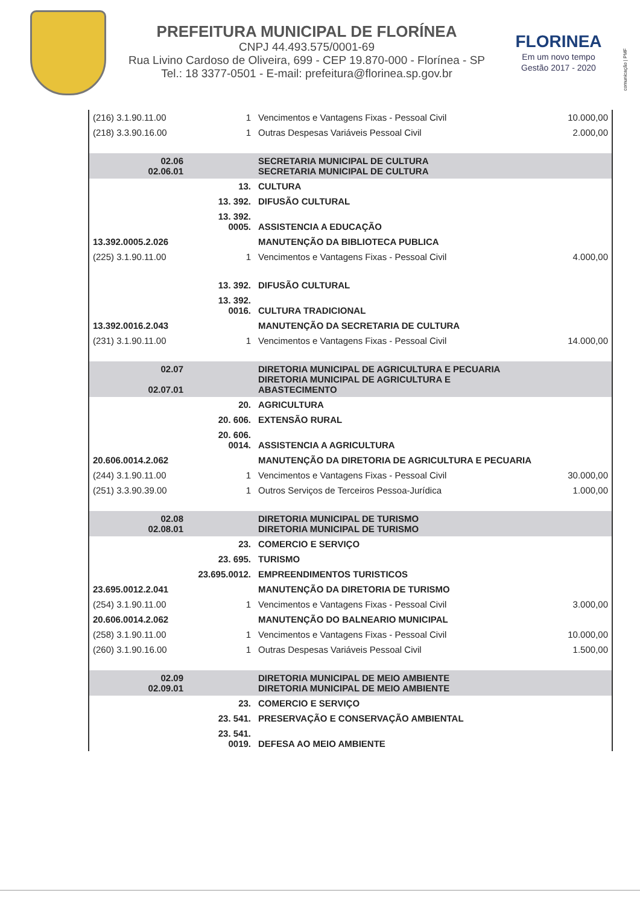PREFEITURA MUNICIPAL DE FLORÍNEA
CNPJ 44.493.575/0001-69
Rua Livino Cardoso de Oliveira, 699 - CEP 19.870-000 - Florínea - SP
Tel.: 18 3377-0501 - E-mail: prefeitura@florinea.sp.gov.br
FLORINEA
Em um novo tempo
Gestão 2017 - 2020
comunicação | PMF
| (216) 3.1.90.11.00 | 1 | Vencimentos e Vantagens Fixas - Pessoal Civil | 10.000,00 |
| (218) 3.3.90.16.00 | 1 | Outras Despesas Variáveis Pessoal Civil | 2.000,00 |
| 02.06 02.06.01 | | SECRETARIA MUNICIPAL DE CULTURA SECRETARIA MUNICIPAL DE CULTURA | |
| | 13. | CULTURA | |
| | 13. 392. | DIFUSÃO CULTURAL | |
| | 13. 392. 0005. | ASSISTENCIA A EDUCAÇÃO | |
| 13.392.0005.2.026 | | MANUTENÇÃO DA BIBLIOTECA PUBLICA | |
| (225) 3.1.90.11.00 | 1 | Vencimentos e Vantagens Fixas - Pessoal Civil | 4.000,00 |
| | 13. 392. | DIFUSÃO CULTURAL | |
| | 13. 392. 0016. | CULTURA TRADICIONAL | |
| 13.392.0016.2.043 | | MANUTENÇÃO DA SECRETARIA DE CULTURA | |
| (231) 3.1.90.11.00 | 1 | Vencimentos e Vantagens Fixas - Pessoal Civil | 14.000,00 |
| 02.07 02.07.01 | | DIRETORIA MUNICIPAL DE AGRICULTURA E PECUARIA DIRETORIA MUNICIPAL DE AGRICULTURA E ABASTECIMENTO | |
| | 20. | AGRICULTURA | |
| | 20. 606. | EXTENSÃO RURAL | |
| | 20. 606. 0014. | ASSISTENCIA A AGRICULTURA | |
| 20.606.0014.2.062 | | MANUTENÇÃO DA DIRETORIA DE AGRICULTURA E PECUARIA | |
| (244) 3.1.90.11.00 | 1 | Vencimentos e Vantagens Fixas - Pessoal Civil | 30.000,00 |
| (251) 3.3.90.39.00 | 1 | Outros Serviços de Terceiros Pessoa-Jurídica | 1.000,00 |
| 02.08 02.08.01 | | DIRETORIA MUNICIPAL DE TURISMO DIRETORIA MUNICIPAL DE TURISMO | |
| | 23. | COMERCIO E SERVIÇO | |
| | 23. 695. | TURISMO | |
| | 23.695.0012. | EMPREENDIMENTOS TURISTICOS | |
| 23.695.0012.2.041 | | MANUTENÇÃO DA DIRETORIA DE TURISMO | |
| (254) 3.1.90.11.00 | 1 | Vencimentos e Vantagens Fixas - Pessoal Civil | 3.000,00 |
| 20.606.0014.2.062 | | MANUTENÇÃO DO BALNEARIO MUNICIPAL | |
| (258) 3.1.90.11.00 | 1 | Vencimentos e Vantagens Fixas - Pessoal Civil | 10.000,00 |
| (260) 3.1.90.16.00 | 1 | Outras Despesas Variáveis Pessoal Civil | 1.500,00 |
| 02.09 02.09.01 | | DIRETORIA MUNICIPAL DE MEIO AMBIENTE DIRETORIA MUNICIPAL DE MEIO AMBIENTE | |
| | 23. | COMERCIO E SERVIÇO | |
| | 23. 541. | PRESERVAÇÃO E CONSERVAÇÃO AMBIENTAL | |
| | 23. 541. 0019. | DEFESA AO MEIO AMBIENTE | |